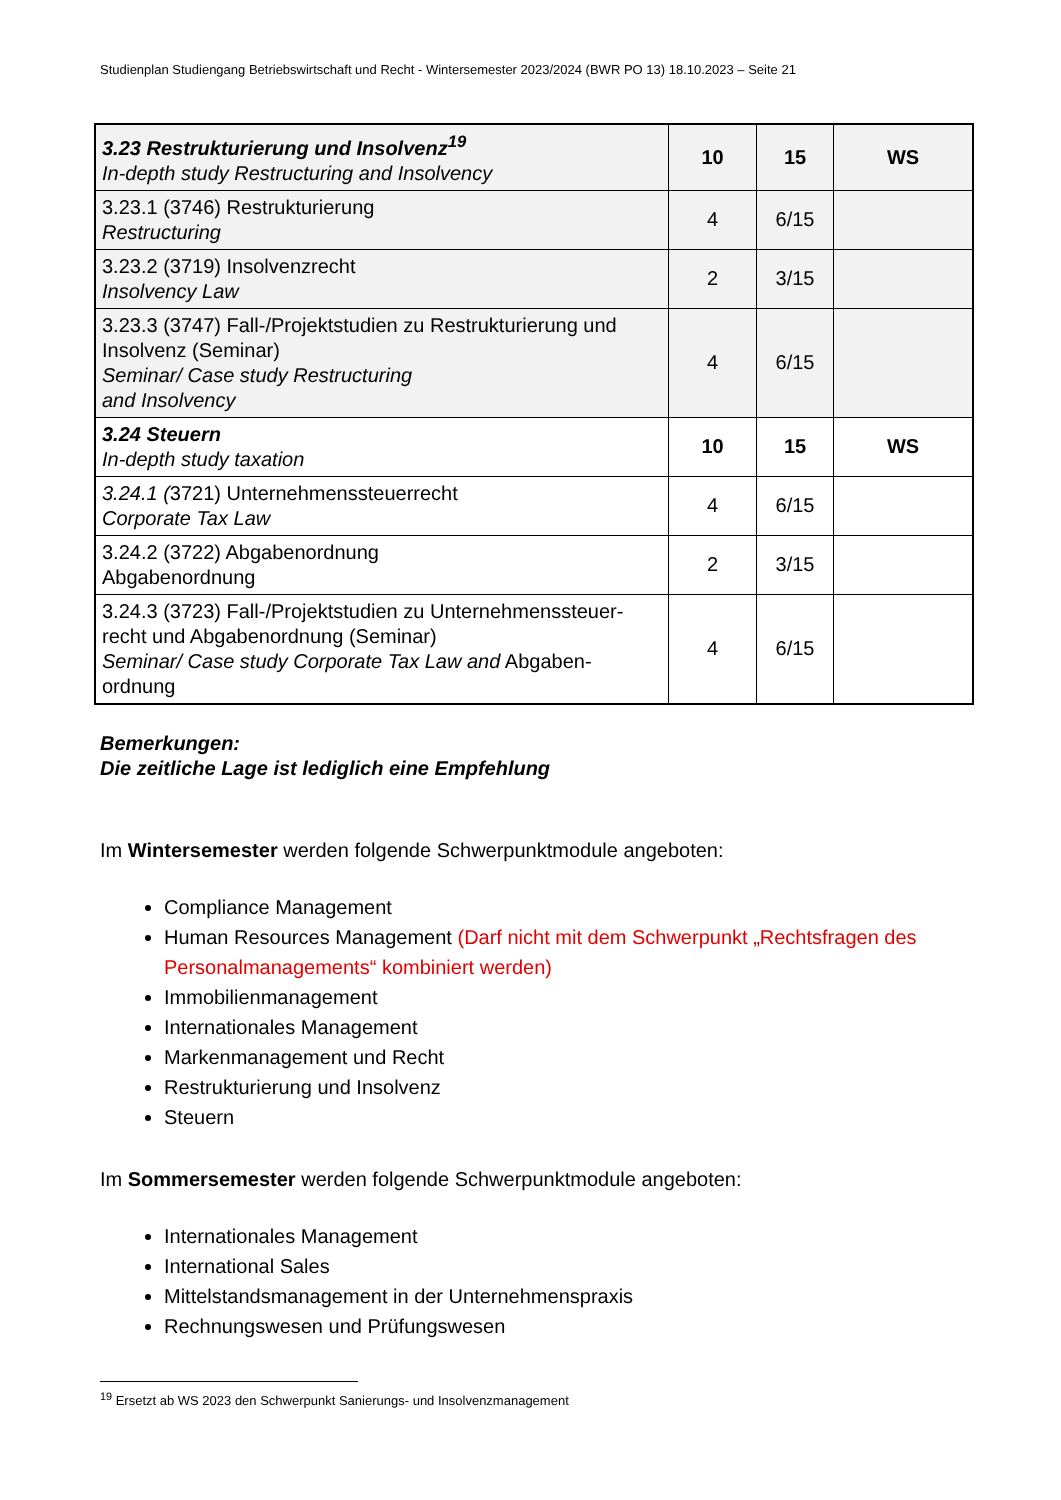Studienplan Studiengang Betriebswirtschaft und Recht - Wintersemester 2023/2024 (BWR PO 13) 18.10.2023 – Seite 21
| 3.23 Restrukturierung und Insolvenz<sup>19</sup> In-depth study Restructuring and Insolvency | 10 | 15 | WS |
| 3.23.1 (3746) Restrukturierung Restructuring | 4 | 6/15 | |
| 3.23.2 (3719) Insolvenzrecht Insolvency Law | 2 | 3/15 | |
| 3.23.3 (3747) Fall-/Projektstudien zu Restrukturierung und Insolvenz (Seminar) Seminar/ Case study Restructuring and Insolvency | 4 | 6/15 | |
| 3.24 Steuern In-depth study taxation | 10 | 15 | WS |
| 3.24.1 ( 3721) Unternehmenssteuerrecht Corporate Tax Law | 4 | 6/15 | |
| 3.24.2 (3722) Abgabenordnung Abgabenordnung | 2 | 3/15 | |
| 3.24.3 (3723) Fall-/Projektstudien zu Unternehmenssteuer-recht und Abgabenordnung (Seminar) Seminar/ Case study Corporate Tax Law and Abgaben-ordnung | 4 | 6/15 | |
Bemerkungen:
Die zeitliche Lage ist lediglich eine Empfehlung
Im Wintersemester werden folgende Schwerpunktmodule angeboten:
Compliance Management
Human Resources Management (Darf nicht mit dem Schwerpunkt „Rechtsfragen des Personalmanagements“ kombiniert werden)
Immobilienmanagement
Internationales Management
Markenmanagement und Recht
Restrukturierung und Insolvenz
Steuern
Im Sommersemester werden folgende Schwerpunktmodule angeboten:
Internationales Management
International Sales
Mittelstandsmanagement in der Unternehmenspraxis
Rechnungswesen und Prüfungswesen
<sup>19</sup> Ersetzt ab WS 2023 den Schwerpunkt Sanierungs- und Insolvenzmanagement